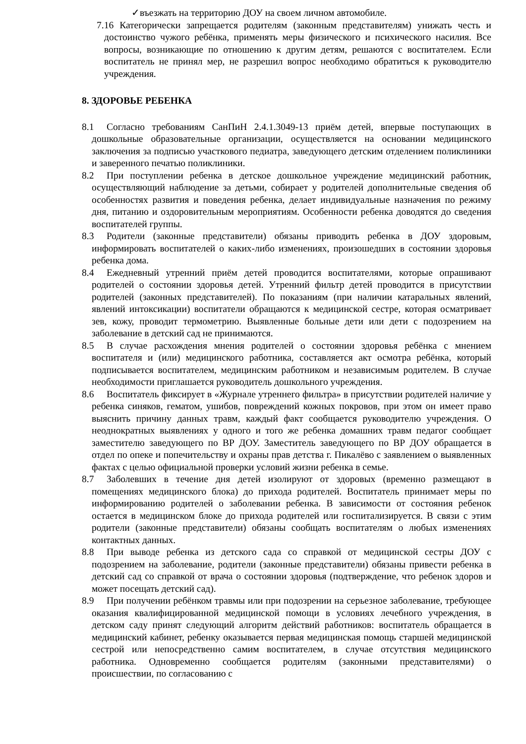✓въезжать на территорию ДОУ на своем личном автомобиле.
7.16 Категорически запрещается родителям (законным представителям) унижать честь и достоинство чужого ребёнка, применять меры физического и психического насилия. Все вопросы, возникающие по отношению к другим детям, решаются с воспитателем. Если воспитатель не принял мер, не разрешил вопрос необходимо обратиться к руководителю учреждения.
8. ЗДОРОВЬЕ РЕБЕНКА
8.1 Согласно требованиям СанПиН 2.4.1.3049-13 приём детей, впервые поступающих в дошкольные образовательные организации, осуществляется на основании медицинского заключения за подписью участкового педиатра, заведующего детским отделением поликлиники и заверенного печатью поликлиники.
8.2 При поступлении ребенка в детское дошкольное учреждение медицинский работник, осуществляющий наблюдение за детьми, собирает у родителей дополнительные сведения об особенностях развития и поведения ребенка, делает индивидуальные назначения по режиму дня, питанию и оздоровительным мероприятиям. Особенности ребенка доводятся до сведения воспитателей группы.
8.3 Родители (законные представители) обязаны приводить ребенка в ДОУ здоровым, информировать воспитателей о каких-либо изменениях, произошедших в состоянии здоровья ребенка дома.
8.4 Ежедневный утренний приём детей проводится воспитателями, которые опрашивают родителей о состоянии здоровья детей. Утренний фильтр детей проводится в присутствии родителей (законных представителей). По показаниям (при наличии катаральных явлений, явлений интоксикации) воспитатели обращаются к медицинской сестре, которая осматривает зев, кожу, проводит термометрию. Выявленные больные дети или дети с подозрением на заболевание в детский сад не принимаются.
8.5 В случае расхождения мнения родителей о состоянии здоровья ребёнка с мнением воспитателя и (или) медицинского работника, составляется акт осмотра ребёнка, который подписывается воспитателем, медицинским работником и независимым родителем. В случае необходимости приглашается руководитель дошкольного учреждения.
8.6 Воспитатель фиксирует в «Журнале утреннего фильтра» в присутствии родителей наличие у ребенка синяков, гематом, ушибов, повреждений кожных покровов, при этом он имеет право выяснить причину данных травм, каждый факт сообщается руководителю учреждения. О неоднократных выявлениях у одного и того же ребенка домашних травм педагог сообщает заместителю заведующего по ВР ДОУ. Заместитель заведующего по ВР ДОУ обращается в отдел по опеке и попечительству и охраны прав детства г. Пикалёво с заявлением о выявленных фактах с целью официальной проверки условий жизни ребенка в семье.
8.7 Заболевших в течение дня детей изолируют от здоровых (временно размещают в помещениях медицинского блока) до прихода родителей. Воспитатель принимает меры по информированию родителей о заболевании ребенка. В зависимости от состояния ребенок остается в медицинском блоке до прихода родителей или госпитализируется. В связи с этим родители (законные представители) обязаны сообщать воспитателям о любых изменениях контактных данных.
8.8 При выводе ребенка из детского сада со справкой от медицинской сестры ДОУ с подозрением на заболевание, родители (законные представители) обязаны привести ребенка в детский сад со справкой от врача о состоянии здоровья (подтверждение, что ребенок здоров и может посещать детский сад).
8.9 При получении ребёнком травмы или при подозрении на серьезное заболевание, требующее оказания квалифицированной медицинской помощи в условиях лечебного учреждения, в детском саду принят следующий алгоритм действий работников: воспитатель обращается в медицинский кабинет, ребенку оказывается первая медицинская помощь старшей медицинской сестрой или непосредственно самим воспитателем, в случае отсутствия медицинского работника. Одновременно сообщается родителям (законными представителями) о происшествии, по согласованию с